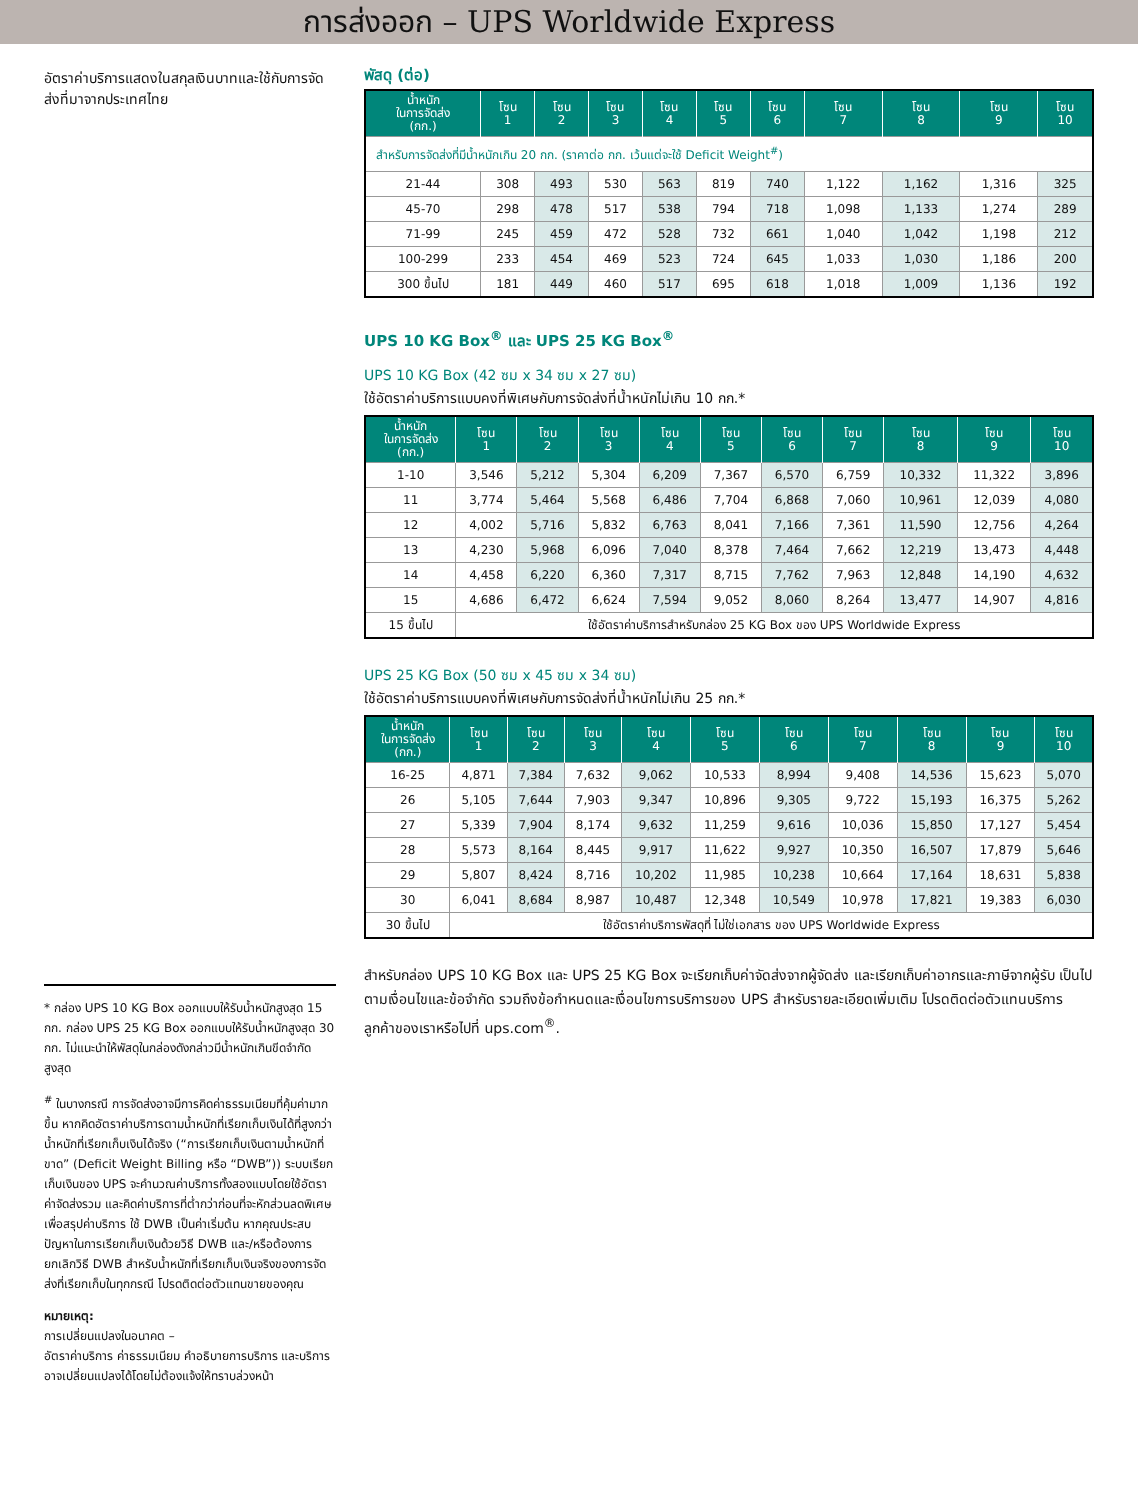การส่งออก – UPS Worldwide Express
อัตราค่าบริการแสดงในสกุลเงินบาทและใช้กับการจัดส่งที่มาจากประเทศไทย
* กล่อง UPS 10 KG Box ออกแบบให้รับน้ำหนักสูงสุด 15 กก. กล่อง UPS 25 KG Box ออกแบบให้รับน้ำหนักสูงสุด 30 กก. ไม่แนะนำให้พัสดุในกล่องดังกล่าวมีน้ำหนักเกินขีดจำกัดสูงสุด
<sup>#</sup> ในบางกรณี การจัดส่งอาจมีการคิดค่าธรรมเนียมที่คุ้มค่ามากขึ้น หากคิดอัตราค่าบริการตามน้ำหนักที่เรียกเก็บเงินได้ที่สูงกว่าน้ำหนักที่เรียกเก็บเงินได้จริง (“การเรียกเก็บเงินตามน้ำหนักที่ขาด” (Deficit Weight Billing หรือ “DWB”)) ระบบเรียกเก็บเงินของ UPS จะคำนวณค่าบริการทั้งสองแบบโดยใช้อัตราค่าจัดส่งรวม และคิดค่าบริการที่ต่ำกว่าก่อนที่จะหักส่วนลดพิเศษเพื่อสรุปค่าบริการ ใช้ DWB เป็นค่าเริ่มต้น หากคุณประสบปัญหาในการเรียกเก็บเงินด้วยวิธี DWB และ/หรือต้องการยกเลิกวิธี DWB สำหรับน้ำหนักที่เรียกเก็บเงินจริงของการจัดส่งที่เรียกเก็บในทุกกรณี โปรดติดต่อตัวแทนขายของคุณ
หมายเหตุ:
การเปลี่ยนแปลงในอนาคต –
อัตราค่าบริการ ค่าธรรมเนียม คำอธิบายการบริการ และบริการอาจเปลี่ยนแปลงได้โดยไม่ต้องแจ้งให้ทราบล่วงหน้า
พัสดุ (ต่อ)
| น้ำหนัก ในการจัดส่ง (กก.) | โซน 1 | โซน 2 | โซน 3 | โซน 4 | โซน 5 | โซน 6 | โซน 7 | โซน 8 | โซน 9 | โซน 10 |
| --- | --- | --- | --- | --- | --- | --- | --- | --- | --- | --- |
| สำหรับการจัดส่งที่มีน้ำหนักเกิน 20 กก. (ราคาต่อ กก. เว้นแต่จะใช้ Deficit Weight<sup>#</sup>) | | | | | | | | | | |
| 21-44 | 308 | 493 | 530 | 563 | 819 | 740 | 1,122 | 1,162 | 1,316 | 325 |
| 45-70 | 298 | 478 | 517 | 538 | 794 | 718 | 1,098 | 1,133 | 1,274 | 289 |
| 71-99 | 245 | 459 | 472 | 528 | 732 | 661 | 1,040 | 1,042 | 1,198 | 212 |
| 100-299 | 233 | 454 | 469 | 523 | 724 | 645 | 1,033 | 1,030 | 1,186 | 200 |
| 300 ขึ้นไป | 181 | 449 | 460 | 517 | 695 | 618 | 1,018 | 1,009 | 1,136 | 192 |
UPS 10 KG Box<sup>®</sup> และ UPS 25 KG Box<sup>®</sup>
UPS 10 KG Box (42 ซม x 34 ซม x 27 ซม)
ใช้อัตราค่าบริการแบบคงที่พิเศษกับการจัดส่งที่น้ำหนักไม่เกิน 10 กก.*
| น้ำหนัก ในการจัดส่ง (กก.) | โซน 1 | โซน 2 | โซน 3 | โซน 4 | โซน 5 | โซน 6 | โซน 7 | โซน 8 | โซน 9 | โซน 10 |
| --- | --- | --- | --- | --- | --- | --- | --- | --- | --- | --- |
| 1-10 | 3,546 | 5,212 | 5,304 | 6,209 | 7,367 | 6,570 | 6,759 | 10,332 | 11,322 | 3,896 |
| 11 | 3,774 | 5,464 | 5,568 | 6,486 | 7,704 | 6,868 | 7,060 | 10,961 | 12,039 | 4,080 |
| 12 | 4,002 | 5,716 | 5,832 | 6,763 | 8,041 | 7,166 | 7,361 | 11,590 | 12,756 | 4,264 |
| 13 | 4,230 | 5,968 | 6,096 | 7,040 | 8,378 | 7,464 | 7,662 | 12,219 | 13,473 | 4,448 |
| 14 | 4,458 | 6,220 | 6,360 | 7,317 | 8,715 | 7,762 | 7,963 | 12,848 | 14,190 | 4,632 |
| 15 | 4,686 | 6,472 | 6,624 | 7,594 | 9,052 | 8,060 | 8,264 | 13,477 | 14,907 | 4,816 |
| 15 ขึ้นไป | ใช้อัตราค่าบริการสำหรับกล่อง 25 KG Box ของ UPS Worldwide Express | | | | | | | | | |
UPS 25 KG Box (50 ซม x 45 ซม x 34 ซม)
ใช้อัตราค่าบริการแบบคงที่พิเศษกับการจัดส่งที่น้ำหนักไม่เกิน 25 กก.*
| น้ำหนัก ในการจัดส่ง (กก.) | โซน 1 | โซน 2 | โซน 3 | โซน 4 | โซน 5 | โซน 6 | โซน 7 | โซน 8 | โซน 9 | โซน 10 |
| --- | --- | --- | --- | --- | --- | --- | --- | --- | --- | --- |
| 16-25 | 4,871 | 7,384 | 7,632 | 9,062 | 10,533 | 8,994 | 9,408 | 14,536 | 15,623 | 5,070 |
| 26 | 5,105 | 7,644 | 7,903 | 9,347 | 10,896 | 9,305 | 9,722 | 15,193 | 16,375 | 5,262 |
| 27 | 5,339 | 7,904 | 8,174 | 9,632 | 11,259 | 9,616 | 10,036 | 15,850 | 17,127 | 5,454 |
| 28 | 5,573 | 8,164 | 8,445 | 9,917 | 11,622 | 9,927 | 10,350 | 16,507 | 17,879 | 5,646 |
| 29 | 5,807 | 8,424 | 8,716 | 10,202 | 11,985 | 10,238 | 10,664 | 17,164 | 18,631 | 5,838 |
| 30 | 6,041 | 8,684 | 8,987 | 10,487 | 12,348 | 10,549 | 10,978 | 17,821 | 19,383 | 6,030 |
| 30 ขึ้นไป | ใช้อัตราค่าบริการพัสดุที่ ไม่ใช่เอกสาร ของ UPS Worldwide Express | | | | | | | | | |
สำหรับกล่อง UPS 10 KG Box และ UPS 25 KG Box จะเรียกเก็บค่าจัดส่งจากผู้จัดส่ง และเรียกเก็บค่าอากรและภาษีจากผู้รับ เป็นไปตามเงื่อนไขและข้อจำกัด รวมถึงข้อกำหนดและเงื่อนไขการบริการของ UPS สำหรับรายละเอียดเพิ่มเติม โปรดติดต่อตัวแทนบริการลูกค้าของเราหรือไปที่ ups.com<sup>®</sup>.